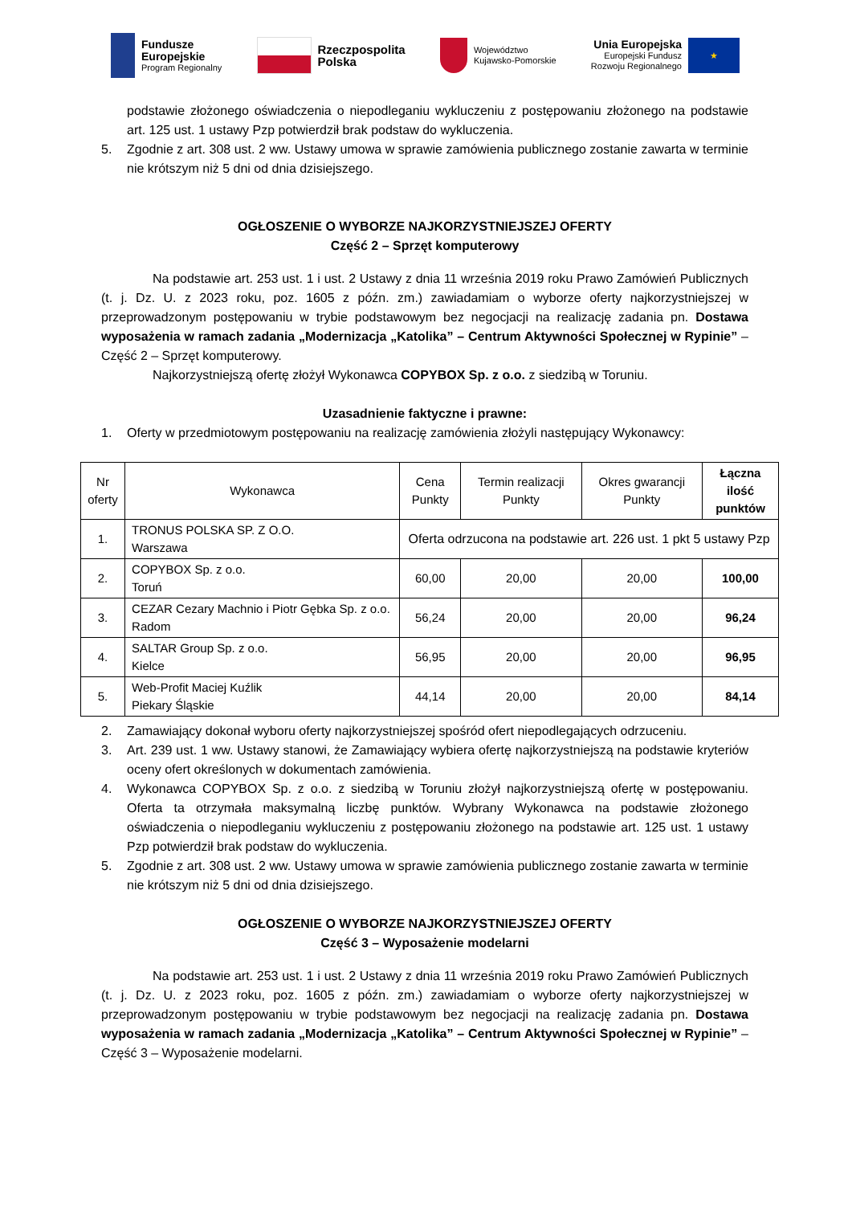Fundusze
Europejskie
Program Regionalny
Rzeczpospolita
Polska
Województwo
Kujawsko-Pomorskie
Unia Europejska
Europejski Fundusz
Rozwoju Regionalnego
★
podstawie złożonego oświadczenia o niepodleganiu wykluczeniu z postępowaniu złożonego na podstawie art. 125 ust. 1 ustawy Pzp potwierdził brak podstaw do wykluczenia.
5. Zgodnie z art. 308 ust. 2 ww. Ustawy umowa w sprawie zamówienia publicznego zostanie zawarta w terminie nie krótszym niż 5 dni od dnia dzisiejszego.
OGŁOSZENIE O WYBORZE NAJKORZYSTNIEJSZEJ OFERTY
Część 2 – Sprzęt komputerowy
Na podstawie art. 253 ust. 1 i ust. 2 Ustawy z dnia 11 września 2019 roku Prawo Zamówień Publicznych (t. j. Dz. U. z 2023 roku, poz. 1605 z późn. zm.) zawiadamiam o wyborze oferty najkorzystniejszej w przeprowadzonym postępowaniu w trybie podstawowym bez negocjacji na realizację zadania pn. Dostawa wyposażenia w ramach zadania „Modernizacja „Katolika” – Centrum Aktywności Społecznej w Rypinie” – Część 2 – Sprzęt komputerowy.
Najkorzystniejszą ofertę złożył Wykonawca COPYBOX Sp. z o.o. z siedzibą w Toruniu.
Uzasadnienie faktyczne i prawne:
1. Oferty w przedmiotowym postępowaniu na realizację zamówienia złożyli następujący Wykonawcy:
| Nr oferty | Wykonawca | Cena Punkty | Termin realizacji Punkty | Okres gwarancji Punkty | Łączna ilość punktów |
| --- | --- | --- | --- | --- | --- |
| 1. | TRONUS POLSKA SP. Z O.O. Warszawa | Oferta odrzucona na podstawie art. 226 ust. 1 pkt 5 ustawy Pzp | | | |
| 2. | COPYBOX Sp. z o.o. Toruń | 60,00 | 20,00 | 20,00 | 100,00 |
| 3. | CEZAR Cezary Machnio i Piotr Gębka Sp. z o.o. Radom | 56,24 | 20,00 | 20,00 | 96,24 |
| 4. | SALTAR Group Sp. z o.o. Kielce | 56,95 | 20,00 | 20,00 | 96,95 |
| 5. | Web-Profit Maciej Kuźlik Piekary Śląskie | 44,14 | 20,00 | 20,00 | 84,14 |
2. Zamawiający dokonał wyboru oferty najkorzystniejszej spośród ofert niepodlegających odrzuceniu.
3. Art. 239 ust. 1 ww. Ustawy stanowi, że Zamawiający wybiera ofertę najkorzystniejszą na podstawie kryteriów oceny ofert określonych w dokumentach zamówienia.
4. Wykonawca COPYBOX Sp. z o.o. z siedzibą w Toruniu złożył najkorzystniejszą ofertę w postępowaniu. Oferta ta otrzymała maksymalną liczbę punktów. Wybrany Wykonawca na podstawie złożonego oświadczenia o niepodleganiu wykluczeniu z postępowaniu złożonego na podstawie art. 125 ust. 1 ustawy Pzp potwierdził brak podstaw do wykluczenia.
5. Zgodnie z art. 308 ust. 2 ww. Ustawy umowa w sprawie zamówienia publicznego zostanie zawarta w terminie nie krótszym niż 5 dni od dnia dzisiejszego.
OGŁOSZENIE O WYBORZE NAJKORZYSTNIEJSZEJ OFERTY
Część 3 – Wyposażenie modelarni
Na podstawie art. 253 ust. 1 i ust. 2 Ustawy z dnia 11 września 2019 roku Prawo Zamówień Publicznych (t. j. Dz. U. z 2023 roku, poz. 1605 z późn. zm.) zawiadamiam o wyborze oferty najkorzystniejszej w przeprowadzonym postępowaniu w trybie podstawowym bez negocjacji na realizację zadania pn. Dostawa wyposażenia w ramach zadania „Modernizacja „Katolika” – Centrum Aktywności Społecznej w Rypinie” – Część 3 – Wyposażenie modelarni.